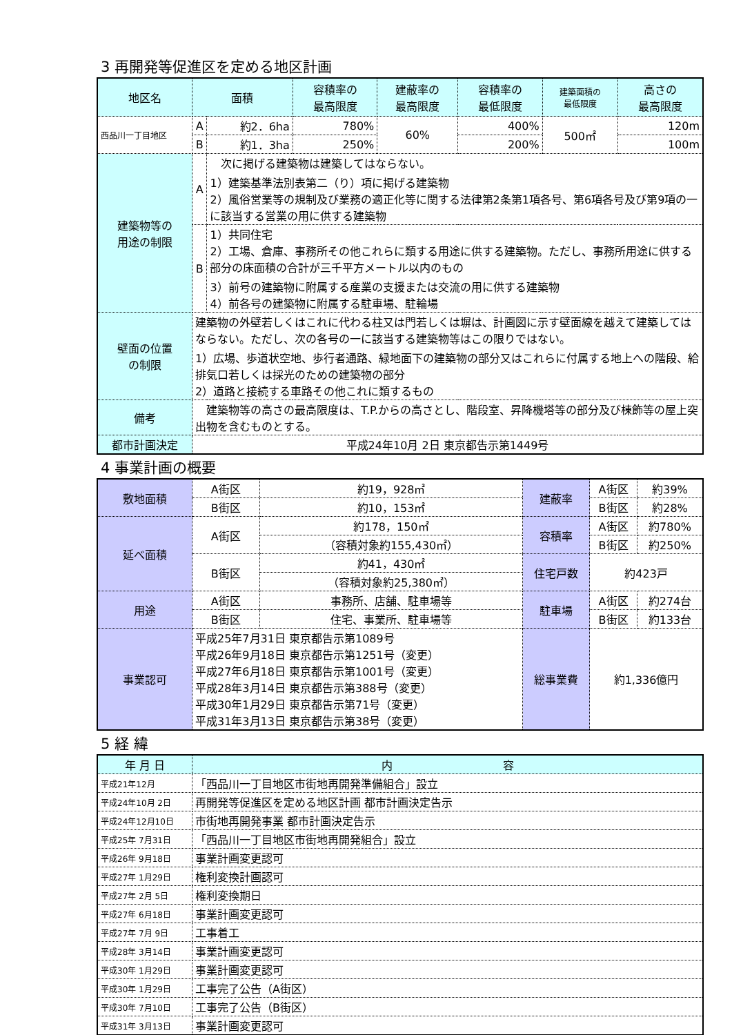3 再開発等促進区を定める地区計画
| 地区名 | 面積 | | 容積率の 最高限度 | 建蔽率の 最高限度 | 容積率の 最低限度 | 建築面積の 最低限度 | 高さの 最高限度 |
| --- | --- | --- | --- | --- | --- | --- | --- |
| 西品川一丁目地区 | A | 約2．6ha | 780% | 60% | 400% | 500㎡ | 120m |
| | B | 約1．3ha | 250% | | 200% | | 100m |
| 建築物等の 用途の制限 | A | 次に掲げる建築物は建築してはならない。 1）建築基準法別表第二（り）項に掲げる建築物 2）風俗営業等の規制及び業務の適正化等に関する法律第2条第1項各号、第6項各号及び第9項の一に該当する営業の用に供する建築物 | | | | | |
| | B | 1）共同住宅 2）工場、倉庫、事務所その他これらに類する用途に供する建築物。ただし、事務所用途に供する部分の床面積の合計が三千平方メートル以内のもの 3）前号の建築物に附属する産業の支援または交流の用に供する建築物 4）前各号の建築物に附属する駐車場、駐輪場 | | | | | |
| 壁面の位置 の制限 | 建築物の外壁若しくはこれに代わる柱又は門若しくは塀は、計画図に示す壁面線を越えて建築してはならない。ただし、次の各号の一に該当する建築物等はこの限りではない。 1）広場、歩道状空地、歩行者通路、緑地面下の建築物の部分又はこれらに付属する地上への階段、給排気口若しくは採光のための建築物の部分 2）道路と接続する車路その他これに類するもの | | | | | | |
| 備考 | 建築物等の高さの最高限度は、T.P.からの高さとし、階段室、昇降機塔等の部分及び棟飾等の屋上突出物を含むものとする。 | | | | | | |
| 都市計画決定 | 平成24年10月 2日 東京都告示第1449号 | | | | | | |
4 事業計画の概要
| 敷地面積 | A街区 | 約19，928㎡ | 建蔽率 | A街区 | 約39% |
| | B街区 | 約10，153㎡ | | B街区 | 約28% |
| 延べ面積 | A街区 | 約178，150㎡ | 容積率 | A街区 | 約780% |
| | | （容積対象約155,430㎡） | | B街区 | 約250% |
| | B街区 | 約41，430㎡ | 住宅戸数 | 約423戸 | |
| | | （容積対象約25,380㎡） | | | |
| 用途 | A街区 | 事務所、店舗、駐車場等 | 駐車場 | A街区 | 約274台 |
| | B街区 | 住宅、事業所、駐車場等 | | B街区 | 約133台 |
| 事業認可 | 平成25年7月31日 東京都告示第1089号 平成26年9月18日 東京都告示第1251号（変更） 平成27年6月18日 東京都告示第1001号（変更） 平成28年3月14日 東京都告示第388号（変更） 平成30年1月29日 東京都告示第71号（変更） 平成31年3月13日 東京都告示第38号（変更） | | 総事業費 | 約1,336億円 | |
5 経 緯
| 年 月 日 | 内 容 |
| --- | --- |
| 平成21年12月 | 「西品川一丁目地区市街地再開発準備組合」設立 |
| 平成24年10月 2日 | 再開発等促進区を定める地区計画 都市計画決定告示 |
| 平成24年12月10日 | 市街地再開発事業 都市計画決定告示 |
| 平成25年 7月31日 | 「西品川一丁目地区市街地再開発組合」設立 |
| 平成26年 9月18日 | 事業計画変更認可 |
| 平成27年 1月29日 | 権利変換計画認可 |
| 平成27年 2月 5日 | 権利変換期日 |
| 平成27年 6月18日 | 事業計画変更認可 |
| 平成27年 7月 9日 | 工事着工 |
| 平成28年 3月14日 | 事業計画変更認可 |
| 平成30年 1月29日 | 事業計画変更認可 |
| 平成30年 1月29日 | 工事完了公告（A街区） |
| 平成30年 7月10日 | 工事完了公告（B街区） |
| 平成31年 3月13日 | 事業計画変更認可 |